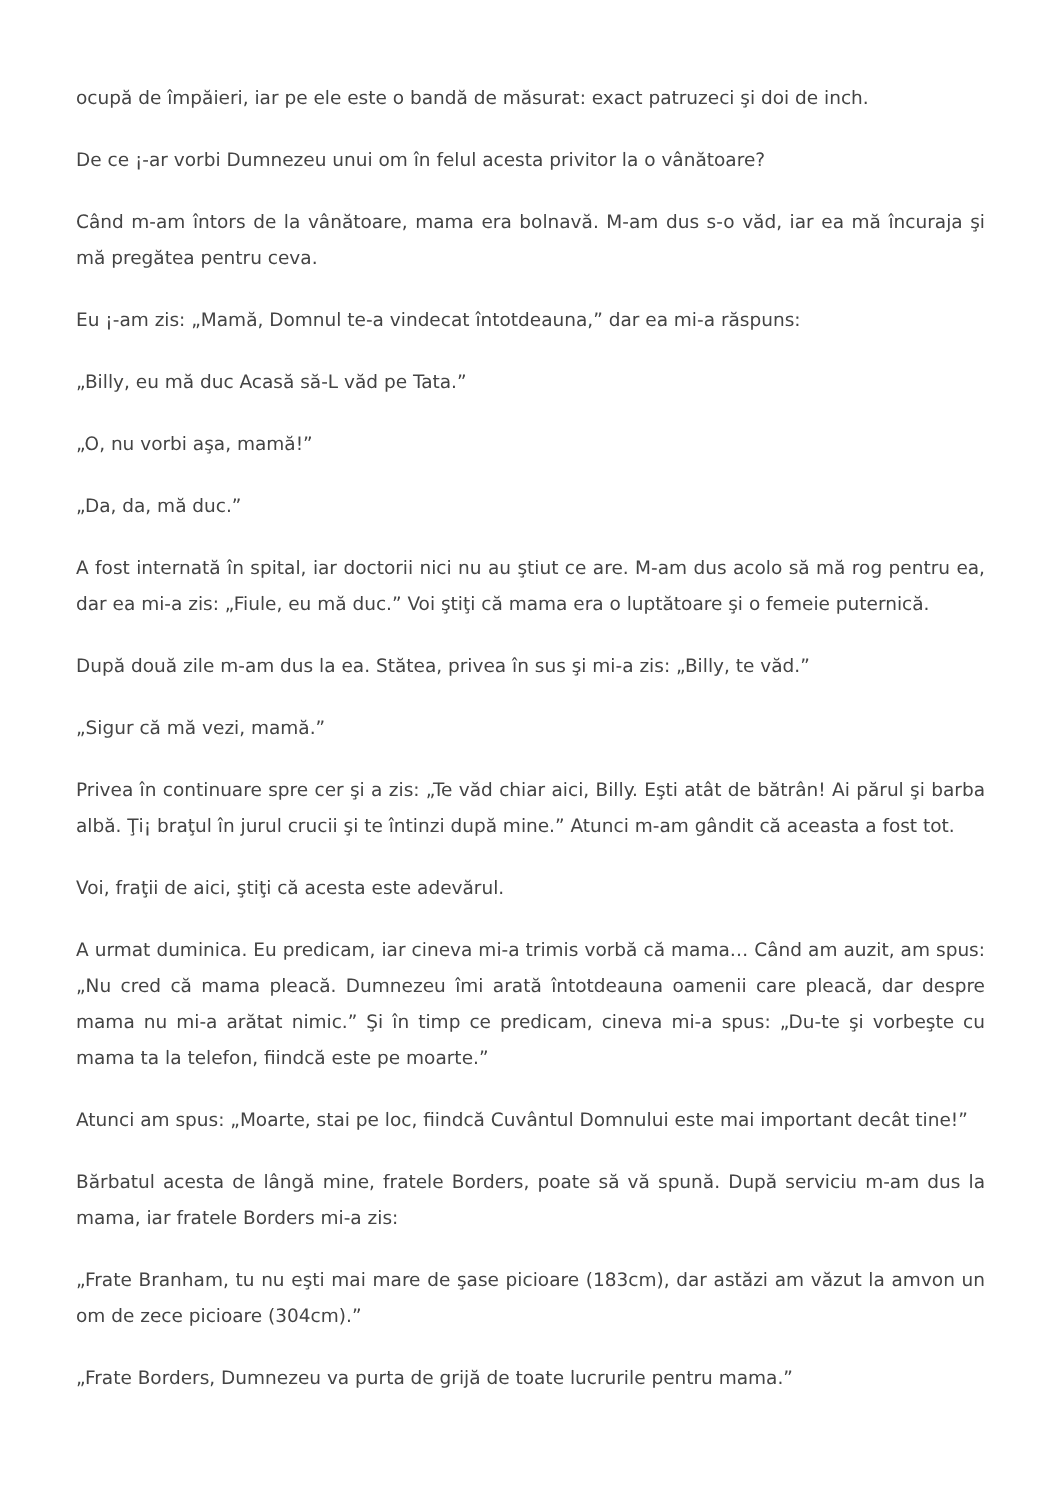ocupă de împăieri, iar pe ele este o bandă de măsurat: exact patruzeci şi doi de inch.
De ce ¡-ar vorbi Dumnezeu unui om în felul acesta privitor la o vânătoare?
Când m-am întors de la vânătoare, mama era bolnavă. M-am dus s-o văd, iar ea mă încuraja şi mă pregătea pentru ceva.
Eu ¡-am zis: „Mamă, Domnul te-a vindecat întotdeauna,” dar ea mi-a răspuns:
„Billy, eu mă duc Acasă să-L văd pe Tata.”
„O, nu vorbi aşa, mamă!”
„Da, da, mă duc.”
A fost internată în spital, iar doctorii nici nu au ştiut ce are. M-am dus acolo să mă rog pentru ea, dar ea mi-a zis: „Fiule, eu mă duc.” Voi ştiţi că mama era o luptătoare şi o femeie puternică.
După două zile m-am dus la ea. Stătea, privea în sus şi mi-a zis: „Billy, te văd.”
„Sigur că mă vezi, mamă.”
Privea în continuare spre cer şi a zis: „Te văd chiar aici, Billy. Eşti atât de bătrân! Ai părul şi barba albă. Ţi¡ braţul în jurul crucii şi te întinzi după mine.” Atunci m-am gândit că aceasta a fost tot.
Voi, fraţii de aici, ştiţi că acesta este adevărul.
A urmat duminica. Eu predicam, iar cineva mi-a trimis vorbă că mama… Când am auzit, am spus: „Nu cred că mama pleacă. Dumnezeu îmi arată întotdeauna oamenii care pleacă, dar despre mama nu mi-a arătat nimic.” Şi în timp ce predicam, cineva mi-a spus: „Du-te şi vorbeşte cu mama ta la telefon, fiindcă este pe moarte.”
Atunci am spus: „Moarte, stai pe loc, fiindcă Cuvântul Domnului este mai important decât tine!”
Bărbatul acesta de lângă mine, fratele Borders, poate să vă spună. După serviciu m-am dus la mama, iar fratele Borders mi-a zis:
„Frate Branham, tu nu eşti mai mare de şase picioare (183cm), dar astăzi am văzut la amvon un om de zece picioare (304cm).”
„Frate Borders, Dumnezeu va purta de grijă de toate lucrurile pentru mama.”